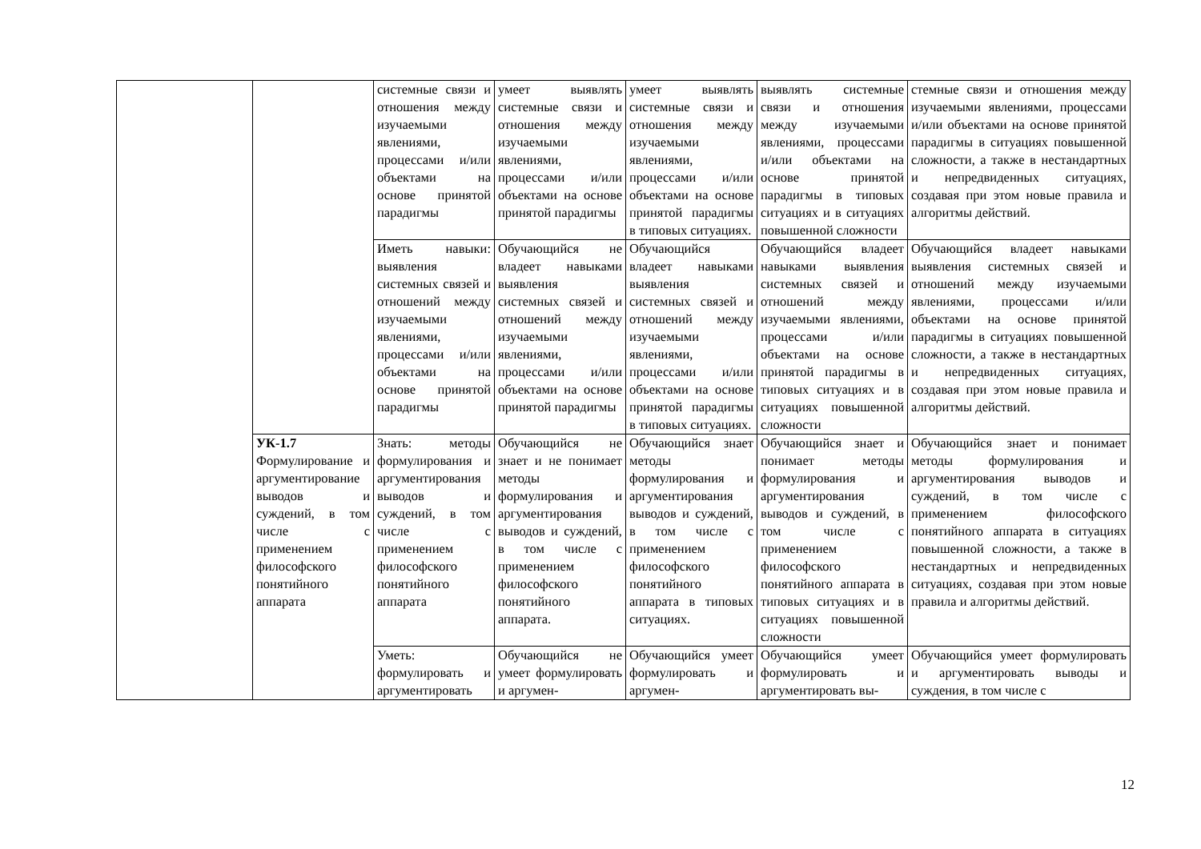| | | системные связи и отношения между изучаемыми явлениями, процессами и/или объектами на основе принятой парадигмы | умеет выявлять системные связи и отношения между изучаемыми явлениями, процессами и/или объектами на основе принятой парадигмы | умеет выявлять системные связи и отношения между изучаемыми явлениями, процессами и/или объектами на основе принятой парадигмы в типовых ситуациях. | выявлять системные связи и отношения между изучаемыми явлениями, процессами и/или объектами на основе принятой парадигмы в типовых ситуациях и в ситуациях повышенной сложности | стемные связи и отношения между изучаемыми явлениями, процессами и/или объектами на основе принятой парадигмы в ситуациях повышенной сложности, а также в нестандартных и непредвиденных ситуациях, создавая при этом новые правила и алгоритмы действий. |
| | | Иметь навыки: выявления системных связей и отношений между изучаемыми явлениями, процессами и/или объектами на основе принятой парадигмы | Обучающийся не владеет навыками выявления системных связей и отношений между изучаемыми явлениями, процессами и/или объектами на основе принятой парадигмы | Обучающийся владеет навыками выявления системных связей и отношений между изучаемыми явлениями, процессами и/или объектами на основе принятой парадигмы в типовых ситуациях. | Обучающийся владеет навыками выявления системных связей и отношений между изучаемыми явлениями, процессами и/или объектами на основе принятой парадигмы в типовых ситуациях и в ситуациях повышенной сложности | Обучающийся владеет навыками выявления системных связей и отношений между изучаемыми явлениями, процессами и/или объектами на основе принятой парадигмы в ситуациях повышенной сложности, а также в нестандартных и непредвиденных ситуациях, создавая при этом новые правила и алгоритмы действий. |
| | УК-1.7 Формулирование и аргументирование выводов и суждений, в том числе с применением философского понятийного аппарата | Знать: методы формулирования и аргументирования выводов и суждений, в том числе с применением философского понятийного аппарата | Обучающийся не знает и не понимает методы формулирования и аргументирования выводов и суждений, в том числе с применением философского понятийного аппарата. | Обучающийся знает методы формулирования и аргументирования выводов и суждений, в том числе с применением философского понятийного аппарата в типовых ситуациях. | Обучающийся знает и понимает методы формулирования и аргументирования выводов и суждений, в том числе с применением философского понятийного аппарата в типовых ситуациях и в ситуациях повышенной сложности | Обучающийся знает и понимает методы формулирования и аргументирования выводов и суждений, в том числе с применением философского понятийного аппарата в ситуациях повышенной сложности, а также в нестандартных и непредвиденных ситуациях, создавая при этом новые правила и алгоритмы действий. |
| | | Уметь: формулировать и аргументировать | Обучающийся не умеет формулировать и аргумен- | Обучающийся умеет формулировать и аргумен- | Обучающийся умеет формулировать и аргументировать вы- | Обучающийся умеет формулировать и аргументировать выводы и суждения, в том числе с |
12